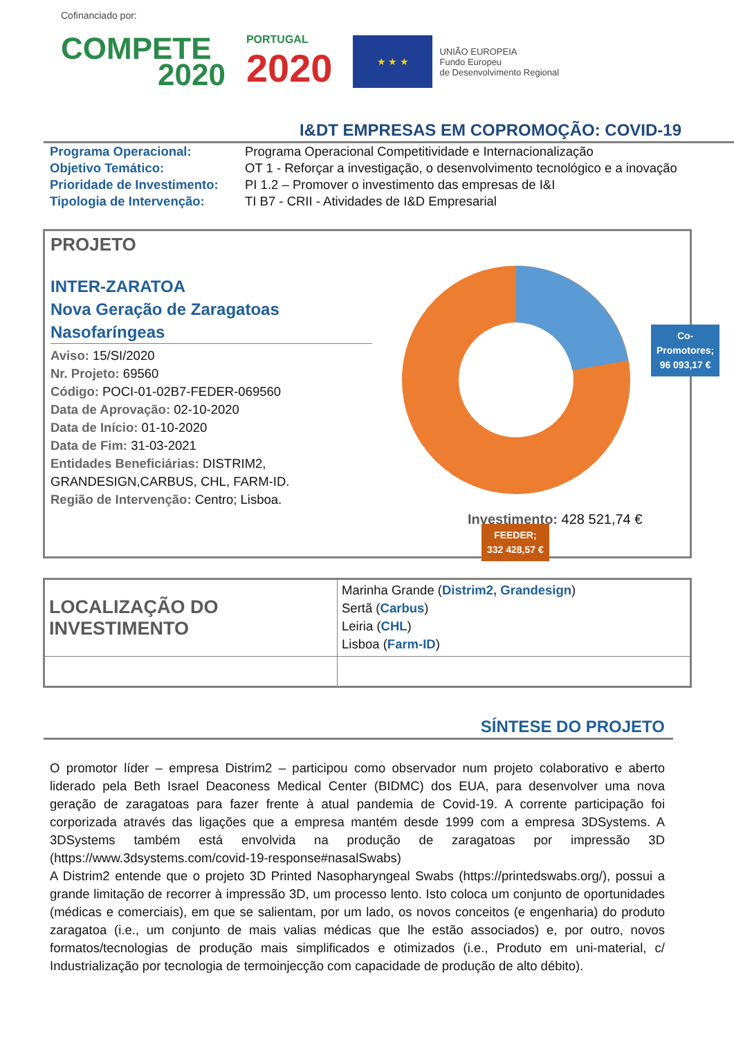Cofinanciado por:
COMPETE
2020
PORTUGAL
2020
★ ★ ★
UNIÃO EUROPEIA
Fundo Europeu
de Desenvolvimento Regional
I&DT EMPRESAS EM COPROMOÇÃO: COVID-19
| Programa Operacional: | Programa Operacional Competitividade e Internacionalização |
| Objetivo Temático: | OT 1 - Reforçar a investigação, o desenvolvimento tecnológico e a inovação |
| Prioridade de Investimento: | PI 1.2 – Promover o investimento das empresas de I&I |
| Tipologia de Intervenção: | TI B7 - CRII - Atividades de I&D Empresarial |
PROJETO
INTER-ZARATOA
Nova Geração de Zaragatoas
Nasofaríngeas
Aviso: 15/SI/2020
Nr. Projeto: 69560
Código: POCI-01-02B7-FEDER-069560
Data de Aprovação: 02-10-2020
Data de Início: 01-10-2020
Data de Fim: 31-03-2021
Entidades Beneficiárias: DISTRIM2, GRANDESIGN,CARBUS, CHL, FARM-ID.
Região de Intervenção: Centro; Lisboa.
Co-Promotores;
96 093,17 €
FEEDER;
332 428,57 €
Investimento: 428 521,74 €
| LOCALIZAÇÃO DO INVESTIMENTO | Marinha Grande ( Distrim2, Grandesign ) Sertã ( Carbus ) Leiria ( CHL ) Lisboa ( Farm-ID ) |
SÍNTESE DO PROJETO
O promotor líder – empresa Distrim2 – participou como observador num projeto colaborativo e aberto liderado pela Beth Israel Deaconess Medical Center (BIDMC) dos EUA, para desenvolver uma nova geração de zaragatoas para fazer frente à atual pandemia de Covid-19. A corrente participação foi corporizada através das ligações que a empresa mantém desde 1999 com a empresa 3DSystems. A 3DSystems também está envolvida na produção de zaragatoas por impressão 3D (https://www.3dsystems.com/covid-19-response#nasalSwabs)
A Distrim2 entende que o projeto 3D Printed Nasopharyngeal Swabs (https://printedswabs.org/), possui a grande limitação de recorrer à impressão 3D, um processo lento. Isto coloca um conjunto de oportunidades (médicas e comerciais), em que se salientam, por um lado, os novos conceitos (e engenharia) do produto zaragatoa (i.e., um conjunto de mais valias médicas que lhe estão associados) e, por outro, novos formatos/tecnologias de produção mais simplificados e otimizados (i.e., Produto em uni-material, c/ Industrialização por tecnologia de termoinjecção com capacidade de produção de alto débito).